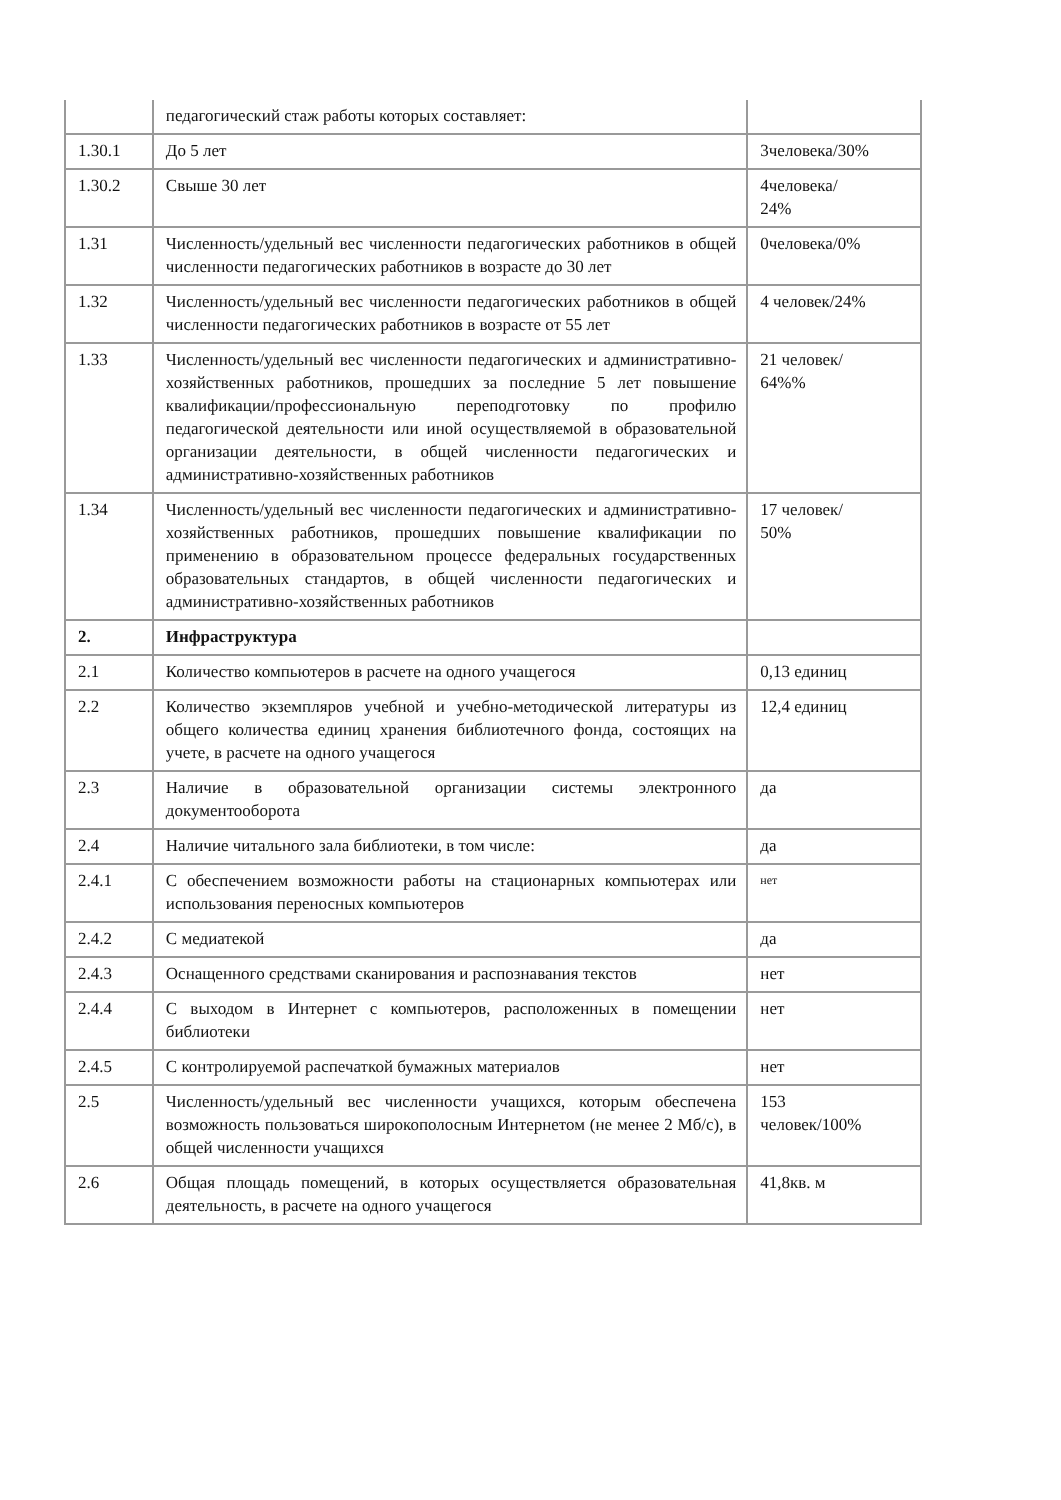| | педагогический стаж работы которых составляет: | |
| 1.30.1 | До 5 лет | 3человека/30% |
| 1.30.2 | Свыше 30 лет | 4человека/ 24% |
| 1.31 | Численность/удельный вес численности педагогических работников в общей численности педагогических работников в возрасте до 30 лет | 0человека/0% |
| 1.32 | Численность/удельный вес численности педагогических работников в общей численности педагогических работников в возрасте от 55 лет | 4 человек/24% |
| 1.33 | Численность/удельный вес численности педагогических и административно-хозяйственных работников, прошедших за последние 5 лет повышение квалификации/профессиональную переподготовку по профилю педагогической деятельности или иной осуществляемой в образовательной организации деятельности, в общей численности педагогических и административно-хозяйственных работников | 21 человек/ 64%% |
| 1.34 | Численность/удельный вес численности педагогических и административно-хозяйственных работников, прошедших повышение квалификации по применению в образовательном процессе федеральных государственных образовательных стандартов, в общей численности педагогических и административно-хозяйственных работников | 17 человек/ 50% |
| 2. | Инфраструктура | |
| 2.1 | Количество компьютеров в расчете на одного учащегося | 0,13 единиц |
| 2.2 | Количество экземпляров учебной и учебно-методической литературы из общего количества единиц хранения библиотечного фонда, состоящих на учете, в расчете на одного учащегося | 12,4 единиц |
| 2.3 | Наличие в образовательной организации системы электронного документооборота | да |
| 2.4 | Наличие читального зала библиотеки, в том числе: | да |
| 2.4.1 | С обеспечением возможности работы на стационарных компьютерах или использования переносных компьютеров | нет |
| 2.4.2 | С медиатекой | да |
| 2.4.3 | Оснащенного средствами сканирования и распознавания текстов | нет |
| 2.4.4 | С выходом в Интернет с компьютеров, расположенных в помещении библиотеки | нет |
| 2.4.5 | С контролируемой распечаткой бумажных материалов | нет |
| 2.5 | Численность/удельный вес численности учащихся, которым обеспечена возможность пользоваться широкополосным Интернетом (не менее 2 Мб/с), в общей численности учащихся | 153 человек/100% |
| 2.6 | Общая площадь помещений, в которых осуществляется образовательная деятельность, в расчете на одного учащегося | 41,8кв. м |